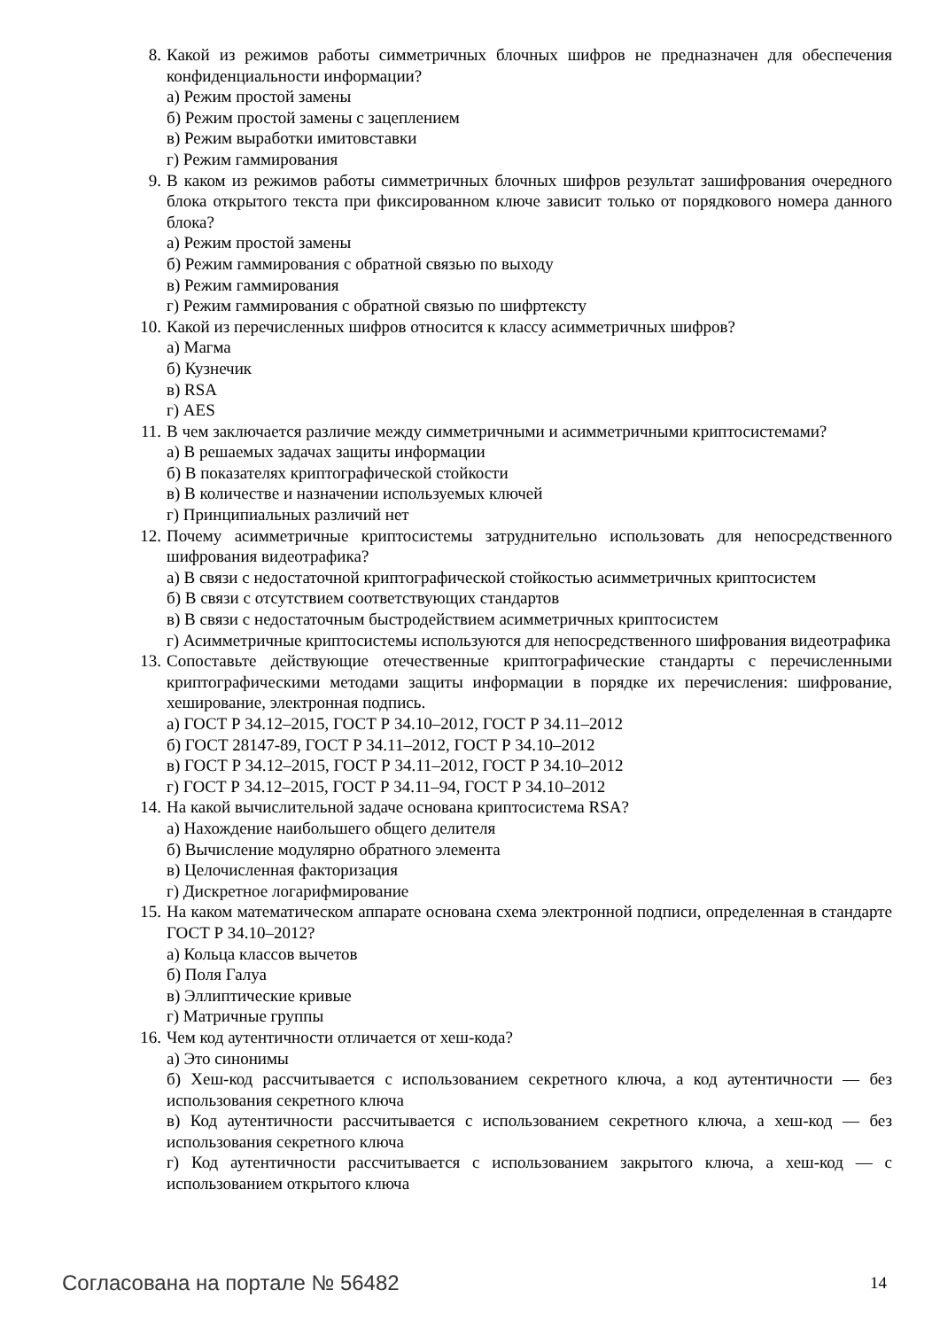8. Какой из режимов работы симметричных блочных шифров не предназначен для обеспечения конфиденциальности информации?
а) Режим простой замены
б) Режим простой замены с зацеплением
в) Режим выработки имитовставки
г) Режим гаммирования
9. В каком из режимов работы симметричных блочных шифров результат зашифрования очередного блока открытого текста при фиксированном ключе зависит только от порядкового номера данного блока?
а) Режим простой замены
б) Режим гаммирования с обратной связью по выходу
в) Режим гаммирования
г) Режим гаммирования с обратной связью по шифртексту
10. Какой из перечисленных шифров относится к классу асимметричных шифров?
а) Магма
б) Кузнечик
в) RSA
г) AES
11. В чем заключается различие между симметричными и асимметричными криптосистемами?
а) В решаемых задачах защиты информации
б) В показателях криптографической стойкости
в) В количестве и назначении используемых ключей
г) Принципиальных различий нет
12. Почему асимметричные криптосистемы затруднительно использовать для непосредственного шифрования видеотрафика?
а) В связи с недостаточной криптографической стойкостью асимметричных криптосистем
б) В связи с отсутствием соответствующих стандартов
в) В связи с недостаточным быстродействием асимметричных криптосистем
г) Асимметричные криптосистемы используются для непосредственного шифрования видеотрафика
13. Сопоставьте действующие отечественные криптографические стандарты с перечисленными криптографическими методами защиты информации в порядке их перечисления: шифрование, хеширование, электронная подпись.
а) ГОСТ Р 34.12–2015, ГОСТ Р 34.10–2012, ГОСТ Р 34.11–2012
б) ГОСТ 28147-89, ГОСТ Р 34.11–2012, ГОСТ Р 34.10–2012
в) ГОСТ Р 34.12–2015, ГОСТ Р 34.11–2012, ГОСТ Р 34.10–2012
г) ГОСТ Р 34.12–2015, ГОСТ Р 34.11–94, ГОСТ Р 34.10–2012
14. На какой вычислительной задаче основана криптосистема RSA?
а) Нахождение наибольшего общего делителя
б) Вычисление модулярно обратного элемента
в) Целочисленная факторизация
г) Дискретное логарифмирование
15. На каком математическом аппарате основана схема электронной подписи, определенная в стандарте ГОСТ Р 34.10–2012?
а) Кольца классов вычетов
б) Поля Галуа
в) Эллиптические кривые
г) Матричные группы
16. Чем код аутентичности отличается от хеш-кода?
а) Это синонимы
б) Хеш-код рассчитывается с использованием секретного ключа, а код аутентичности — без использования секретного ключа
в) Код аутентичности рассчитывается с использованием секретного ключа, а хеш-код — без использования секретного ключа
г) Код аутентичности рассчитывается с использованием закрытого ключа, а хеш-код — с использованием открытого ключа
Согласована на портале № 56482 14